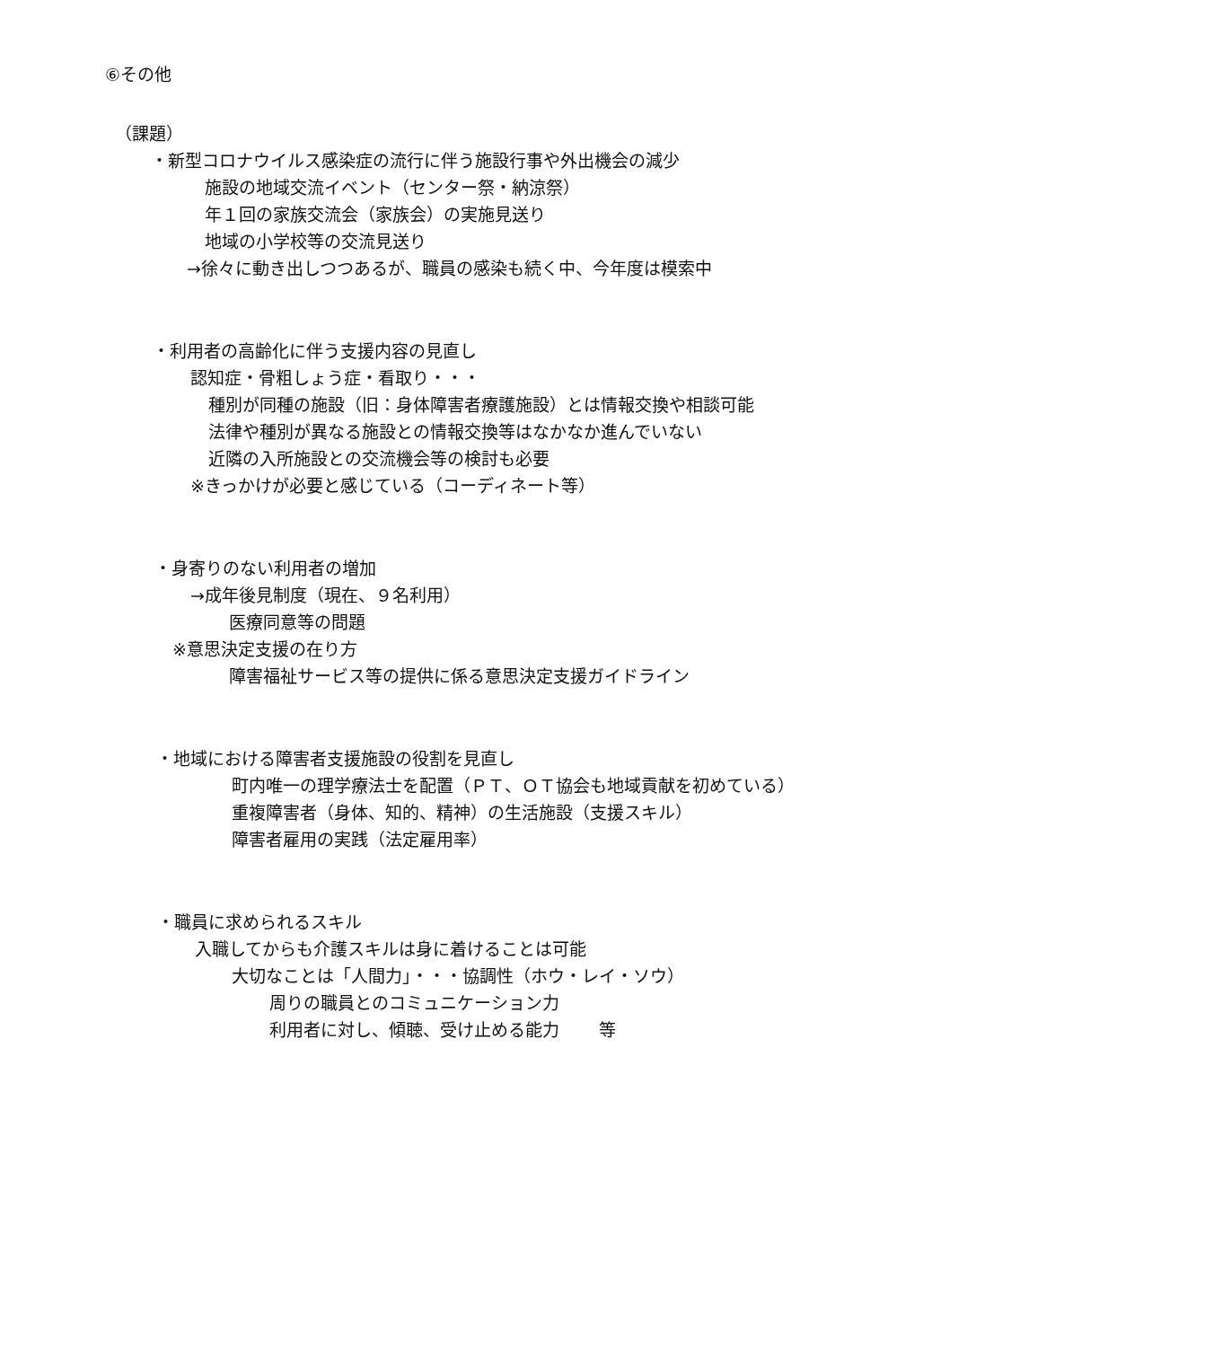⑥その他
（課題）
・新型コロナウイルス感染症の流行に伴う施設行事や外出機会の減少
施設の地域交流イベント（センター祭・納涼祭）
年１回の家族交流会（家族会）の実施見送り
地域の小学校等の交流見送り
→徐々に動き出しつつあるが、職員の感染も続く中、今年度は模索中
・利用者の高齢化に伴う支援内容の見直し
認知症・骨粗しょう症・看取り・・・
種別が同種の施設（旧：身体障害者療護施設）とは情報交換や相談可能
法律や種別が異なる施設との情報交換等はなかなか進んでいない
近隣の入所施設との交流機会等の検討も必要
※きっかけが必要と感じている（コーディネート等）
・身寄りのない利用者の増加
→成年後見制度（現在、９名利用）
医療同意等の問題
※意思決定支援の在り方
障害福祉サービス等の提供に係る意思決定支援ガイドライン
・地域における障害者支援施設の役割を見直し
町内唯一の理学療法士を配置（ＰＴ、ＯＴ協会も地域貢献を初めている）
重複障害者（身体、知的、精神）の生活施設（支援スキル）
障害者雇用の実践（法定雇用率）
・職員に求められるスキル
入職してからも介護スキルは身に着けることは可能
大切なことは「人間力」・・・協調性（ホウ・レイ・ソウ）
周りの職員とのコミュニケーション力
利用者に対し、傾聴、受け止める能力　　 等